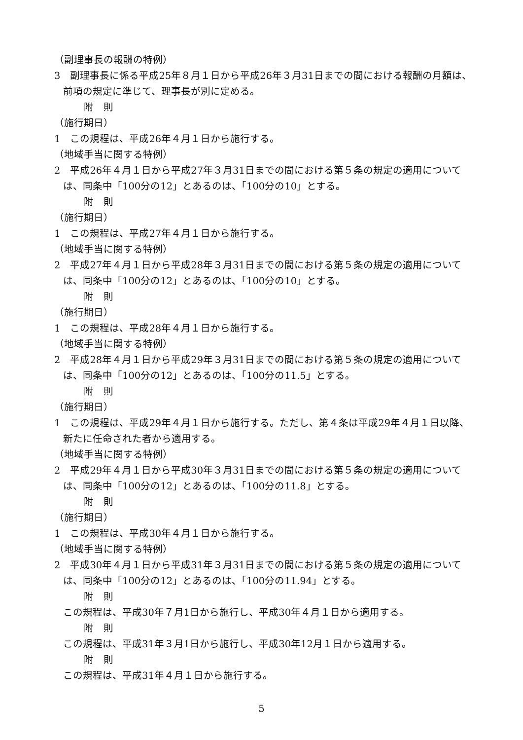（副理事長の報酬の特例）
3　副理事長に係る平成25年８月１日から平成26年３月31日までの間における報酬の月額は、前項の規定に準じて、理事長が別に定める。
附　則
（施行期日）
1　この規程は、平成26年４月１日から施行する。
（地域手当に関する特例）
2　平成26年４月１日から平成27年３月31日までの間における第５条の規定の適用については、同条中「100分の12」とあるのは、「100分の10」とする。
附　則
（施行期日）
1　この規程は、平成27年４月１日から施行する。
（地域手当に関する特例）
2　平成27年４月１日から平成28年３月31日までの間における第５条の規定の適用については、同条中「100分の12」とあるのは、「100分の10」とする。
附　則
（施行期日）
1　この規程は、平成28年４月１日から施行する。
（地域手当に関する特例）
2　平成28年４月１日から平成29年３月31日までの間における第５条の規定の適用については、同条中「100分の12」とあるのは、「100分の11.5」とする。
附　則
（施行期日）
1　この規程は、平成29年４月１日から施行する。ただし、第４条は平成29年４月１日以降、新たに任命された者から適用する。
（地域手当に関する特例）
2　平成29年４月１日から平成30年３月31日までの間における第５条の規定の適用については、同条中「100分の12」とあるのは、「100分の11.8」とする。
附　則
（施行期日）
1　この規程は、平成30年４月１日から施行する。
（地域手当に関する特例）
2　平成30年４月１日から平成31年３月31日までの間における第５条の規定の適用については、同条中「100分の12」とあるのは、「100分の11.94」とする。
附　則
この規程は、平成30年７月1日から施行し、平成30年４月１日から適用する。
附　則
この規程は、平成31年３月1日から施行し、平成30年12月１日から適用する。
附　則
この規程は、平成31年４月１日から施行する。
5